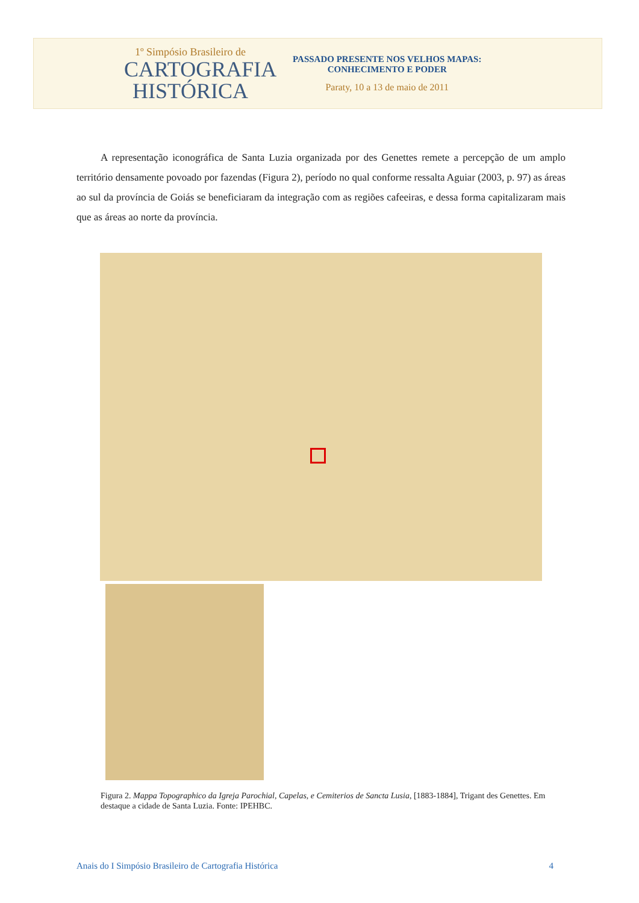1º Simpósio Brasileiro de
CARTOGRAFIA
HISTÓRICA
PASSADO PRESENTE NOS VELHOS MAPAS:
CONHECIMENTO E PODER
Paraty, 10 a 13 de maio de 2011
A representação iconográfica de Santa Luzia organizada por des Genettes remete a percepção de um amplo território densamente povoado por fazendas (Figura 2), período no qual conforme ressalta Aguiar (2003, p. 97) as áreas ao sul da província de Goiás se beneficiaram da integração com as regiões cafeeiras, e dessa forma capitalizaram mais que as áreas ao norte da província.
Figura 2. Mappa Topographico da Igreja Parochial, Capelas, e Cemiterios de Sancta Lusia, [1883-1884], Trigant des Genettes. Em destaque a cidade de Santa Luzia. Fonte: IPEHBC.
Anais do I Simpósio Brasileiro de Cartografia Histórica 4